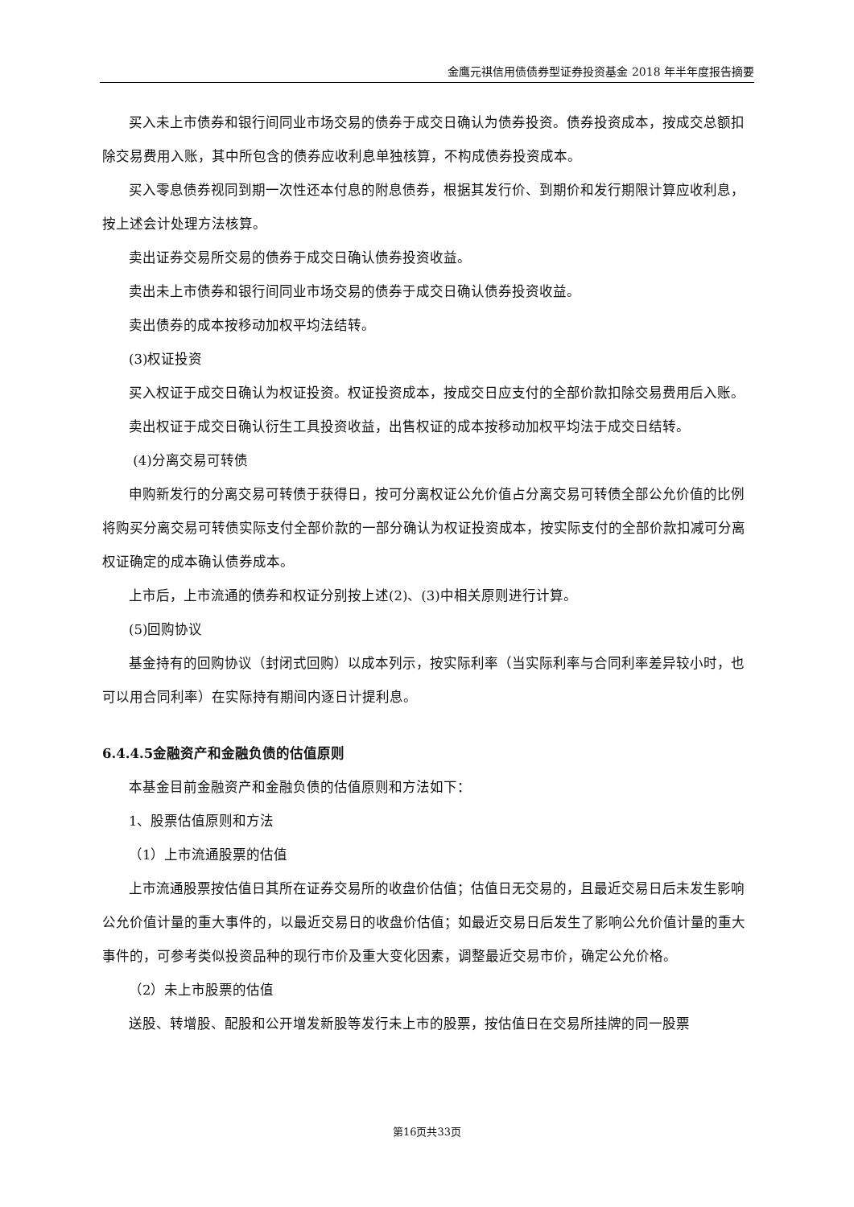金鹰元祺信用债债券型证券投资基金 2018 年半年度报告摘要
买入未上市债券和银行间同业市场交易的债券于成交日确认为债券投资。债券投资成本，按成交总额扣除交易费用入账，其中所包含的债券应收利息单独核算，不构成债券投资成本。
买入零息债券视同到期一次性还本付息的附息债券，根据其发行价、到期价和发行期限计算应收利息，按上述会计处理方法核算。
卖出证券交易所交易的债券于成交日确认债券投资收益。
卖出未上市债券和银行间同业市场交易的债券于成交日确认债券投资收益。
卖出债券的成本按移动加权平均法结转。
(3)权证投资
买入权证于成交日确认为权证投资。权证投资成本，按成交日应支付的全部价款扣除交易费用后入账。
卖出权证于成交日确认衍生工具投资收益，出售权证的成本按移动加权平均法于成交日结转。
(4)分离交易可转债
申购新发行的分离交易可转债于获得日，按可分离权证公允价值占分离交易可转债全部公允价值的比例将购买分离交易可转债实际支付全部价款的一部分确认为权证投资成本，按实际支付的全部价款扣减可分离权证确定的成本确认债券成本。
上市后，上市流通的债券和权证分别按上述(2)、(3)中相关原则进行计算。
(5)回购协议
基金持有的回购协议（封闭式回购）以成本列示，按实际利率（当实际利率与合同利率差异较小时，也可以用合同利率）在实际持有期间内逐日计提利息。
6.4.4.5金融资产和金融负债的估值原则
本基金目前金融资产和金融负债的估值原则和方法如下：
1、股票估值原则和方法
（1）上市流通股票的估值
上市流通股票按估值日其所在证券交易所的收盘价估值；估值日无交易的，且最近交易日后未发生影响公允价值计量的重大事件的，以最近交易日的收盘价估值；如最近交易日后发生了影响公允价值计量的重大事件的，可参考类似投资品种的现行市价及重大变化因素，调整最近交易市价，确定公允价格。
（2）未上市股票的估值
送股、转增股、配股和公开增发新股等发行未上市的股票，按估值日在交易所挂牌的同一股票
第16页共33页